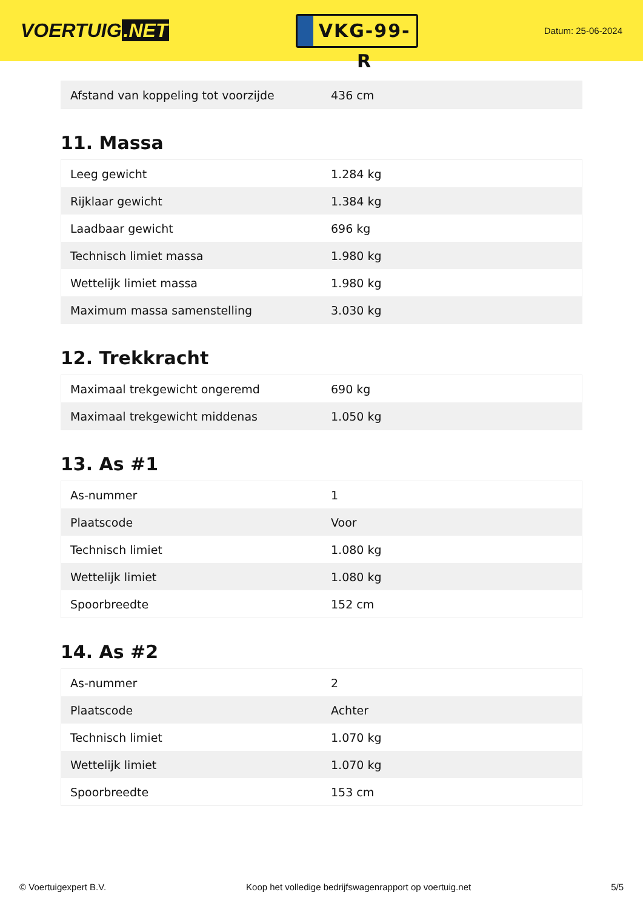VOERTUIG.NET
VKG-99-R
Datum: 25-06-2024
| Afstand van koppeling tot voorzijde | 436 cm |
11. Massa
| Leeg gewicht | 1.284 kg |
| Rijklaar gewicht | 1.384 kg |
| Laadbaar gewicht | 696 kg |
| Technisch limiet massa | 1.980 kg |
| Wettelijk limiet massa | 1.980 kg |
| Maximum massa samenstelling | 3.030 kg |
12. Trekkracht
| Maximaal trekgewicht ongeremd | 690 kg |
| Maximaal trekgewicht middenas | 1.050 kg |
13. As #1
| As-nummer | 1 |
| Plaatscode | Voor |
| Technisch limiet | 1.080 kg |
| Wettelijk limiet | 1.080 kg |
| Spoorbreedte | 152 cm |
14. As #2
| As-nummer | 2 |
| Plaatscode | Achter |
| Technisch limiet | 1.070 kg |
| Wettelijk limiet | 1.070 kg |
| Spoorbreedte | 153 cm |
© Voertuigexpert B.V. Koop het volledige bedrijfswagenrapport op voertuig.net 5/5